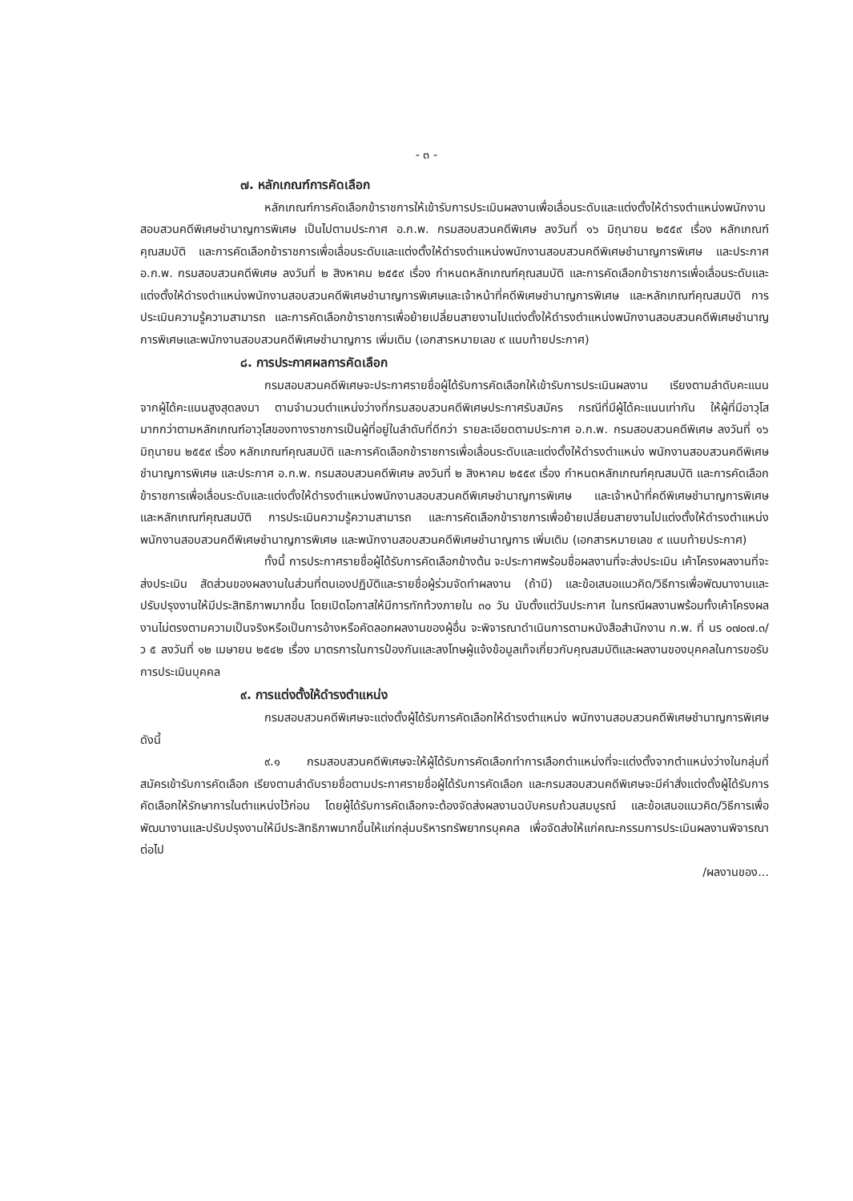- ๓ -
๗. หลักเกณฑ์การคัดเลือก
หลักเกณฑ์การคัดเลือกข้าราชการให้เข้ารับการประเมินผลงานเพื่อเลื่อนระดับและแต่งตั้งให้ดำรงตำแหน่งพนักงานสอบสวนคดีพิเศษชำนาญการพิเศษ เป็นไปตามประกาศ อ.ก.พ. กรมสอบสวนคดีพิเศษ ลงวันที่ ๑๖ มิถุนายน ๒๕๕๙ เรื่อง หลักเกณฑ์คุณสมบัติ และการคัดเลือกข้าราชการเพื่อเลื่อนระดับและแต่งตั้งให้ดำรงตำแหน่งพนักงานสอบสวนคดีพิเศษชำนาญการพิเศษ และประกาศ อ.ก.พ. กรมสอบสวนคดีพิเศษ ลงวันที่ ๒ สิงหาคม ๒๕๕๙ เรื่อง กำหนดหลักเกณฑ์คุณสมบัติ และการคัดเลือกข้าราชการเพื่อเลื่อนระดับและแต่งตั้งให้ดำรงตำแหน่งพนักงานสอบสวนคดีพิเศษชำนาญการพิเศษและเจ้าหน้าที่คดีพิเศษชำนาญการพิเศษ และหลักเกณฑ์คุณสมบัติ การประเมินความรู้ความสามารถ และการคัดเลือกข้าราชการเพื่อย้ายเปลี่ยนสายงานไปแต่งตั้งให้ดำรงตำแหน่งพนักงานสอบสวนคดีพิเศษชำนาญการพิเศษและพนักงานสอบสวนคดีพิเศษชำนาญการ เพิ่มเติม (เอกสารหมายเลข ๙ แนบท้ายประกาศ)
๘. การประกาศผลการคัดเลือก
กรมสอบสวนคดีพิเศษจะประกาศรายชื่อผู้ได้รับการคัดเลือกให้เข้ารับการประเมินผลงาน เรียงตามลำดับคะแนนจากผู้ได้คะแนนสูงสุดลงมา ตามจำนวนตำแหน่งว่างที่กรมสอบสวนคดีพิเศษประกาศรับสมัคร กรณีที่มีผู้ได้คะแนนเท่ากัน ให้ผู้ที่มีอาวุโสมากกว่าตามหลักเกณฑ์อาวุโสของทางราชการเป็นผู้ที่อยู่ในลำดับที่ดีกว่า รายละเอียดตามประกาศ อ.ก.พ. กรมสอบสวนคดีพิเศษ ลงวันที่ ๑๖ มิถุนายน ๒๕๕๙ เรื่อง หลักเกณฑ์คุณสมบัติ และการคัดเลือกข้าราชการเพื่อเลื่อนระดับและแต่งตั้งให้ดำรงตำแหน่ง พนักงานสอบสวนคดีพิเศษชำนาญการพิเศษ และประกาศ อ.ก.พ. กรมสอบสวนคดีพิเศษ ลงวันที่ ๒ สิงหาคม ๒๕๕๙ เรื่อง กำหนดหลักเกณฑ์คุณสมบัติ และการคัดเลือกข้าราชการเพื่อเลื่อนระดับและแต่งตั้งให้ดำรงตำแหน่งพนักงานสอบสวนคดีพิเศษชำนาญการพิเศษ และเจ้าหน้าที่คดีพิเศษชำนาญการพิเศษ และหลักเกณฑ์คุณสมบัติ การประเมินความรู้ความสามารถ และการคัดเลือกข้าราชการเพื่อย้ายเปลี่ยนสายงานไปแต่งตั้งให้ดำรงตำแหน่งพนักงานสอบสวนคดีพิเศษชำนาญการพิเศษ และพนักงานสอบสวนคดีพิเศษชำนาญการ เพิ่มเติม (เอกสารหมายเลข ๙ แนบท้ายประกาศ)
ทั้งนี้ การประกาศรายชื่อผู้ได้รับการคัดเลือกข้างต้น จะประกาศพร้อมชื่อผลงานที่จะส่งประเมิน เค้าโครงผลงานที่จะส่งประเมิน สัดส่วนของผลงานในส่วนที่ตนเองปฏิบัติและรายชื่อผู้ร่วมจัดทำผลงาน (ถ้ามี) และข้อเสนอแนวคิด/วิธีการเพื่อพัฒนางานและปรับปรุงงานให้มีประสิทธิภาพมากขึ้น โดยเปิดโอกาสให้มีการทักท้วงภายใน ๓๐ วัน นับตั้งแต่วันประกาศ ในกรณีผลงานพร้อมทั้งเค้าโครงผลงานไม่ตรงตามความเป็นจริงหรือเป็นการอ้างหรือคัดลอกผลงานของผู้อื่น จะพิจารณาดำเนินการตามหนังสือสำนักงาน ก.พ. ที่ นร ๐๗๐๗.๓/ว ๕ ลงวันที่ ๑๒ เมษายน ๒๕๔๒ เรื่อง มาตรการในการป้องกันและลงโทษผู้แจ้งข้อมูลเท็จเกี่ยวกับคุณสมบัติและผลงานของบุคคลในการขอรับการประเมินบุคคล
๙. การแต่งตั้งให้ดำรงตำแหน่ง
กรมสอบสวนคดีพิเศษจะแต่งตั้งผู้ได้รับการคัดเลือกให้ดำรงตำแหน่ง พนักงานสอบสวนคดีพิเศษชำนาญการพิเศษ ดังนี้
๙.๑ กรมสอบสวนคดีพิเศษจะให้ผู้ได้รับการคัดเลือกทำการเลือกตำแหน่งที่จะแต่งตั้งจากตำแหน่งว่างในกลุ่มที่สมัครเข้ารับการคัดเลือก เรียงตามลำดับรายชื่อตามประกาศรายชื่อผู้ได้รับการคัดเลือก และกรมสอบสวนคดีพิเศษจะมีคำสั่งแต่งตั้งผู้ได้รับการคัดเลือกให้รักษาการในตำแหน่งไว้ก่อน โดยผู้ได้รับการคัดเลือกจะต้องจัดส่งผลงานฉบับครบถ้วนสมบูรณ์ และข้อเสนอแนวคิด/วิธีการเพื่อพัฒนางานและปรับปรุงงานให้มีประสิทธิภาพมากขึ้นให้แก่กลุ่มบริหารทรัพยากรบุคคล เพื่อจัดส่งให้แก่คณะกรรมการประเมินผลงานพิจารณาต่อไป
/ผลงานของ...